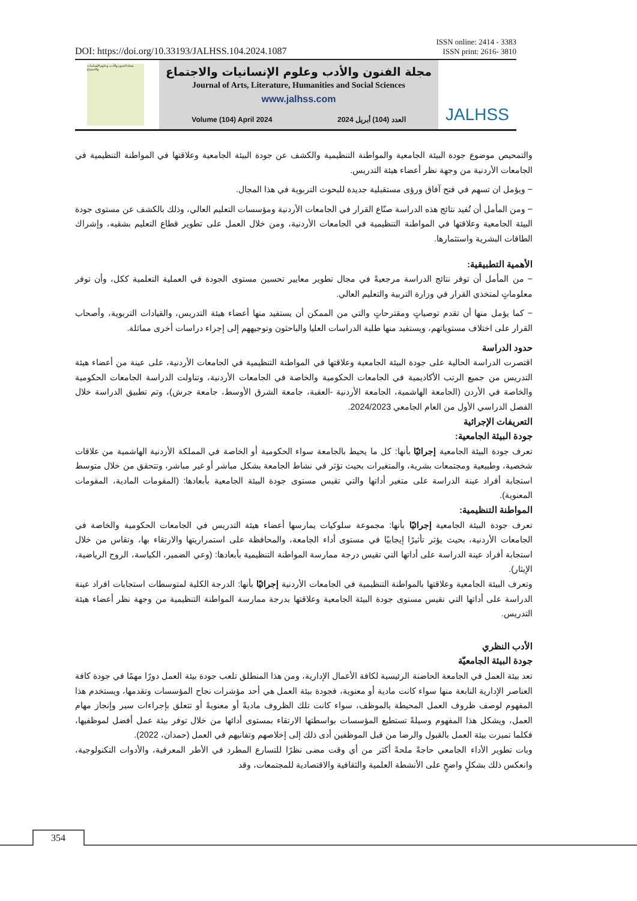ISSN online: 2414 - 3383
ISSN print: 2616- 3810
DOI: https://doi.org/10.33193/JALHSS.104.2024.1087
مجلة الفنون والأدب وعلوم الإنسانيات والاجتماع
مجلة الفنون والأدب وعلوم الإنسانيات والاجتماع
Journal of Arts, Literature, Humanities and Social Sciences
www.jalhss.com
Volume (104) April 2024 العدد (104) أبريل 2024
JALHSS
والتمحيص موضوع جودة البيئة الجامعية والمواطنة التنظيمية والكشف عن جودة البيئة الجامعية وعلاقتها في المواطنة التنظيمية في الجامعات الأردنية من وجهة نظر أعضاء هيئة التدريس.
− ويؤمل ان تسهم في فتح آفاق ورؤى مستقبلية جديدة للبحوث التربوية في هذا المجال.
− ومن المأمل أن تُفيد نتائج هذه الدراسة صنّاع القرار في الجامعات الأردنية ومؤسسات التعليم العالي، وذلك بالكشف عن مستوى جودة البيئة الجامعية وعلاقتها في المواطنة التنظيمية في الجامعات الأردنية، ومن خلال العمل على تطوير قطاع التعليم بشقيه، وإشراك الطاقات البشرية واستثمارها.
الأهمية التطبيقية:
− من المأمل أن توفر نتائج الدراسة مرجعيةً في مجال تطوير معايير تحسين مستوى الجودة في العملية التعلمية ككل، وأن توفر معلوماتٍ لمتخذي القرار في وزارة التربية والتعليم العالي.
− كما يؤمل منها أن تقدم توصياتٍ ومقترحاتٍ والتي من الممكن أن يستفيد منها أعضاء هيئة التدريس، والقيادات التربوية، وأصحاب القرار على اختلاف مستوياتهم، ويستفيد منها طلبة الدراسات العليا والباحثون وتوجيههم إلى إجراء دراسات أخرى مماثلة.
حدود الدراسة
اقتصرت الدراسة الحالية على جودة البيئة الجامعية وعلاقتها في المواطنة التنظيمية في الجامعات الأردنية، على عينة من أعضاء هيئة التدريس من جميع الرتب الأكاديمية في الجامعات الحكومية والخاصة في الجامعات الأردنية، وتناولت الدراسة الجامعات الحكومية والخاصة في الأردن (الجامعة الهاشمية، الجامعة الأردنية -العقبة، جامعة الشرق الأوسط، جامعة جرش)، وتم تطبيق الدراسة خلال الفصل الدراسي الأول من العام الجامعي 2024/2023.
التعريفات الإجرائية
جودة البيئة الجامعية:
تعرف جودة البيئة الجامعية إجرائيًا بأنها: كل ما يحيط بالجامعة سواء الحكومية أو الخاصة في المملكة الأردنية الهاشمية من علاقات شخصية، وطبيعية ومجتمعات بشرية، والمتغيرات بحيث تؤثر في نشاط الجامعة بشكل مباشر أو غير مباشر، وتتحقق من خلال متوسط استجابة أفراد عينة الدراسة على متغير أداتها والتي تقيس مستوى جودة البيئة الجامعية بأبعادها: (المقومات المادية، المقومات المعنوية).
المواطنة التنظيمية:
تعرف جودة البيئة الجامعية إجرائيًا بأنها: مجموعة سلوكيات يمارسها أعضاء هيئة التدريس في الجامعات الحكومية والخاصة في الجامعات الأردنية، بحيث يؤثر تأثيرًا إيجابيًا في مستوى أداء الجامعة، والمحافظة على استمراريتها والارتقاء بها، وتقاس من خلال استجابة أفراد عينة الدراسة على أداتها التي تقيس درجة ممارسة المواطنة التنظيمية بأبعادها: (وعي الضمير، الكياسة، الروح الرياضية، الإيثار).
وتعرف البيئة الجامعية وعلاقتها بالمواطنة التنظيمية في الجامعات الأردنية إجرائيًا بأنها: الدرجة الكلية لمتوسطات استجابات افراد عينة الدراسة على أداتها التي نقيس مستوى جودة البيئة الجامعية وعلاقتها بدرجة ممارسة المواطنة التنظيمية من وجهة نظر أعضاء هيئة التدريس.
الأدب النظري
جودة البيئة الجامعيّة
تعد بيئة العمل في الجامعة الحاضنة الرئيسية لكافة الأعمال الإدارية، ومن هذا المنطلق تلعب جودة بيئة العمل دورًا مهمًا في جودة كافة العناصر الإدارية النابعة منها سواء كانت مادية أو معنوية، فجودة بيئة العمل هي أحد مؤشرات نجاح المؤسسات وتقدمها، ويستخدم هذا المفهوم لوصف ظروف العمل المحيطة بالموظف، سواء كانت تلك الظروف ماديةً أو معنويةً أو تتعلق بإجراءات سير وإنجاز مهام العمل، ويشكل هذا المفهوم وسيلةً تستطيع المؤسسات بواسطتها الارتقاء بمستوى أدائها من خلال توفر بيئة عمل أفضل لموظفيها، فكلما تميزت بيئة العمل بالقبول والرضا من قبل الموظفين أدى ذلك إلى إخلاصهم وتفانيهم في العمل (حمدان، 2022).
وبات تطوير الأداء الجامعي حاجةً ملحةً أكثر من أي وقت مضى نظرًا للتسارع المطرد في الأطر المعرفية، والأدوات التكنولوجية، وانعكس ذلك بشكلٍ واضحٍ على الأنشطة العلمية والثقافية والاقتصادية للمجتمعات، وقد
354